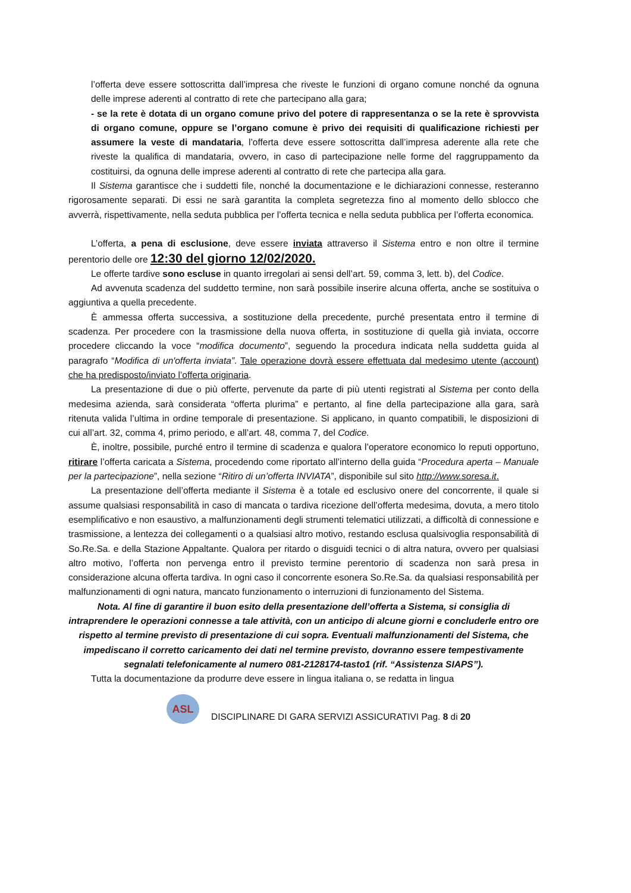l’offerta deve essere sottoscritta dall’impresa che riveste le funzioni di organo comune nonché da ognuna delle imprese aderenti al contratto di rete che partecipano alla gara;
- se la rete è dotata di un organo comune privo del potere di rappresentanza o se la rete è sprovvista di organo comune, oppure se l’organo comune è privo dei requisiti di qualificazione richiesti per assumere la veste di mandataria, l’offerta deve essere sottoscritta dall’impresa aderente alla rete che riveste la qualifica di mandataria, ovvero, in caso di partecipazione nelle forme del raggruppamento da costituirsi, da ognuna delle imprese aderenti al contratto di rete che partecipa alla gara.
Il Sistema garantisce che i suddetti file, nonché la documentazione e le dichiarazioni connesse, resteranno rigorosamente separati. Di essi ne sarà garantita la completa segretezza fino al momento dello sblocco che avverrà, rispettivamente, nella seduta pubblica per l’offerta tecnica e nella seduta pubblica per l’offerta economica.
L’offerta, a pena di esclusione, deve essere inviata attraverso il Sistema entro e non oltre il termine perentorio delle ore 12:30 del giorno 12/02/2020.
Le offerte tardive sono escluse in quanto irregolari ai sensi dell’art. 59, comma 3, lett. b), del Codice.
Ad avvenuta scadenza del suddetto termine, non sarà possibile inserire alcuna offerta, anche se sostituiva o aggiuntiva a quella precedente.
È ammessa offerta successiva, a sostituzione della precedente, purché presentata entro il termine di scadenza. Per procedere con la trasmissione della nuova offerta, in sostituzione di quella già inviata, occorre procedere cliccando la voce “modifica documento”, seguendo la procedura indicata nella suddetta guida al paragrafo “Modifica di un'offerta inviata”. Tale operazione dovrà essere effettuata dal medesimo utente (account) che ha predisposto/inviato l’offerta originaria.
La presentazione di due o più offerte, pervenute da parte di più utenti registrati al Sistema per conto della medesima azienda, sarà considerata “offerta plurima” e pertanto, al fine della partecipazione alla gara, sarà ritenuta valida l’ultima in ordine temporale di presentazione. Si applicano, in quanto compatibili, le disposizioni di cui all’art. 32, comma 4, primo periodo, e all’art. 48, comma 7, del Codice.
È, inoltre, possibile, purché entro il termine di scadenza e qualora l’operatore economico lo reputi opportuno, ritirare l’offerta caricata a Sistema, procedendo come riportato all’interno della guida “Procedura aperta – Manuale per la partecipazione”, nella sezione “Ritiro di un’offerta INVIATA”, disponibile sul sito http://www.soresa.it.
La presentazione dell’offerta mediante il Sistema è a totale ed esclusivo onere del concorrente, il quale si assume qualsiasi responsabilità in caso di mancata o tardiva ricezione dell’offerta medesima, dovuta, a mero titolo esemplificativo e non esaustivo, a malfunzionamenti degli strumenti telematici utilizzati, a difficoltà di connessione e trasmissione, a lentezza dei collegamenti o a qualsiasi altro motivo, restando esclusa qualsivoglia responsabilità di So.Re.Sa. e della Stazione Appaltante. Qualora per ritardo o disguidi tecnici o di altra natura, ovvero per qualsiasi altro motivo, l’offerta non pervenga entro il previsto termine perentorio di scadenza non sarà presa in considerazione alcuna offerta tardiva. In ogni caso il concorrente esonera So.Re.Sa. da qualsiasi responsabilità per malfunzionamenti di ogni natura, mancato funzionamento o interruzioni di funzionamento del Sistema.
Nota. Al fine di garantire il buon esito della presentazione dell’offerta a Sistema, si consiglia di intraprendere le operazioni connesse a tale attività, con un anticipo di alcune giorni e concluderle entro ore rispetto al termine previsto di presentazione di cui sopra. Eventuali malfunzionamenti del Sistema, che impediscano il corretto caricamento dei dati nel termine previsto, dovranno essere tempestivamente segnalati telefonicamente al numero 081-2128174-tasto1 (rif. “Assistenza SIAPS”).
Tutta la documentazione da produrre deve essere in lingua italiana o, se redatta in lingua
ASL
DISCIPLINARE DI GARA SERVIZI ASSICURATIVI Pag. 8 di 20